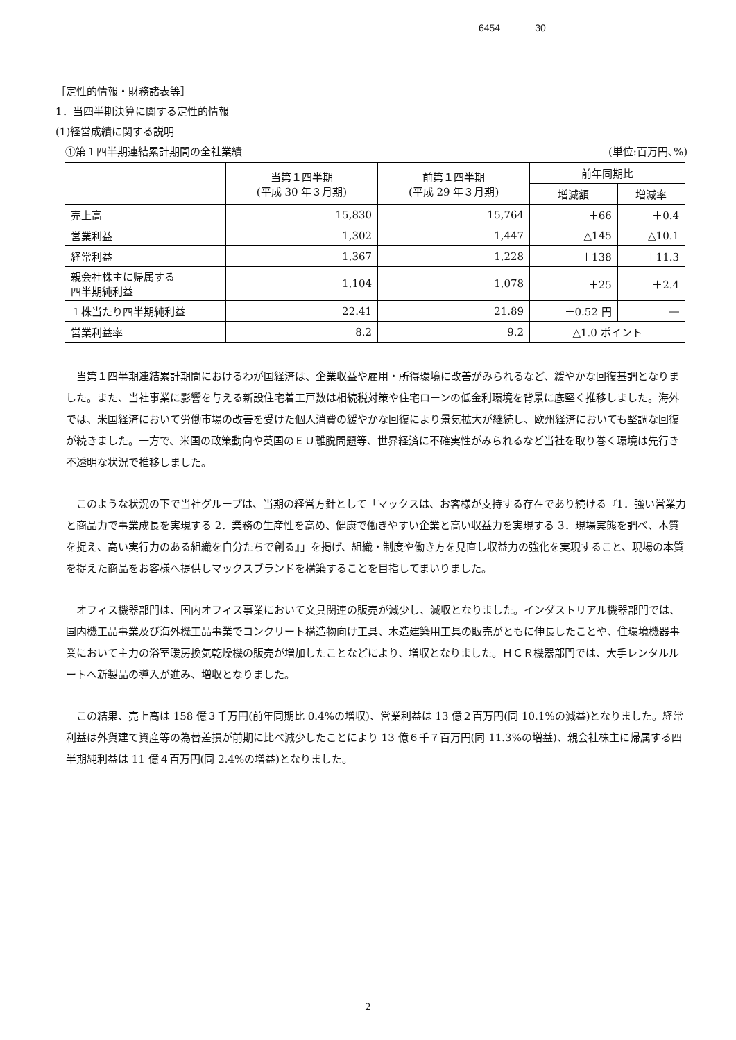6454 30
［定性的情報・財務諸表等］
1．当四半期決算に関する定性的情報
(1)経営成績に関する説明
①第１四半期連結累計期間の全社業績 (単位:百万円､%)
| | 当第１四半期 (平成 30 年３月期) | 前第１四半期 (平成 29 年３月期) | 前年同期比 | |
| --- | --- | --- | --- | --- |
| | | | 増減額 | 増減率 |
| 売上高 | 15,830 | 15,764 | ＋66 | ＋0.4 |
| 営業利益 | 1,302 | 1,447 | △145 | △10.1 |
| 経常利益 | 1,367 | 1,228 | ＋138 | ＋11.3 |
| 親会社株主に帰属する 四半期純利益 | 1,104 | 1,078 | ＋25 | ＋2.4 |
| １株当たり四半期純利益 | 22.41 | 21.89 | ＋0.52 円 | ― |
| 営業利益率 | 8.2 | 9.2 | △1.0 ポイント | |
当第１四半期連結累計期間におけるわが国経済は、企業収益や雇用・所得環境に改善がみられるなど、緩やかな回復基調となりました。また、当社事業に影響を与える新設住宅着工戸数は相続税対策や住宅ローンの低金利環境を背景に底堅く推移しました。海外では、米国経済において労働市場の改善を受けた個人消費の緩やかな回復により景気拡大が継続し、欧州経済においても堅調な回復が続きました。一方で、米国の政策動向や英国のＥＵ離脱問題等、世界経済に不確実性がみられるなど当社を取り巻く環境は先行き不透明な状況で推移しました。
このような状況の下で当社グループは、当期の経営方針として「マックスは、お客様が支持する存在であり続ける『1．強い営業力と商品力で事業成長を実現する 2．業務の生産性を高め、健康で働きやすい企業と高い収益力を実現する 3．現場実態を調べ、本質を捉え、高い実行力のある組織を自分たちで創る』」を掲げ、組織・制度や働き方を見直し収益力の強化を実現すること、現場の本質を捉えた商品をお客様へ提供しマックスブランドを構築することを目指してまいりました。
オフィス機器部門は、国内オフィス事業において文具関連の販売が減少し、減収となりました。インダストリアル機器部門では、国内機工品事業及び海外機工品事業でコンクリート構造物向け工具、木造建築用工具の販売がともに伸長したことや、住環境機器事業において主力の浴室暖房換気乾燥機の販売が増加したことなどにより、増収となりました。ＨＣＲ機器部門では、大手レンタルルートへ新製品の導入が進み、増収となりました。
この結果、売上高は 158 億３千万円(前年同期比 0.4%の増収)、営業利益は 13 億２百万円(同 10.1%の減益)となりました。経常利益は外貨建て資産等の為替差損が前期に比べ減少したことにより 13 億６千７百万円(同 11.3%の増益)、親会社株主に帰属する四半期純利益は 11 億４百万円(同 2.4%の増益)となりました。
2